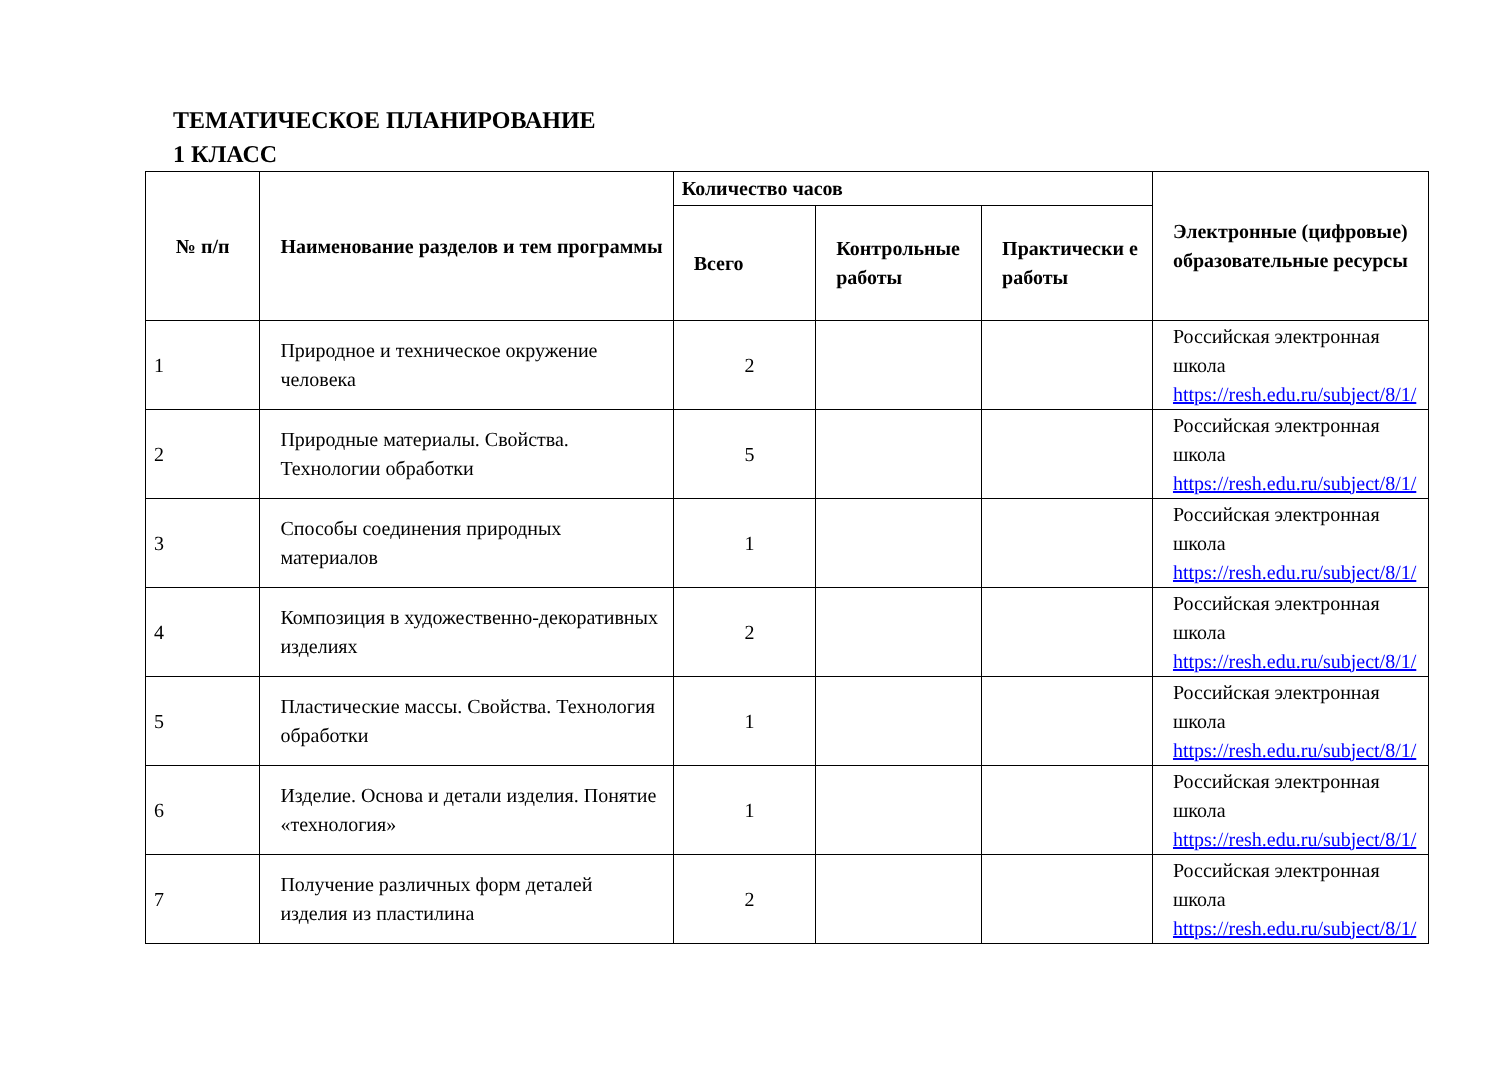ТЕМАТИЧЕСКОЕ ПЛАНИРОВАНИЕ
1 КЛАСС
| № п/п | Наименование разделов и тем программы | Количество часов | | | Электронные (цифровые) образовательные ресурсы |
| --- | --- | --- | --- | --- | --- |
| | | Всего | Контрольные работы | Практически е работы | |
| 1 | Природное и техническое окружение человека | 2 | | | Российская электронная школа https://resh.edu.ru/subject/8/1/ |
| 2 | Природные материалы. Свойства. Технологии обработки | 5 | | | Российская электронная школа https://resh.edu.ru/subject/8/1/ |
| 3 | Способы соединения природных материалов | 1 | | | Российская электронная школа https://resh.edu.ru/subject/8/1/ |
| 4 | Композиция в художественно-декоративных изделиях | 2 | | | Российская электронная школа https://resh.edu.ru/subject/8/1/ |
| 5 | Пластические массы. Свойства. Технология обработки | 1 | | | Российская электронная школа https://resh.edu.ru/subject/8/1/ |
| 6 | Изделие. Основа и детали изделия. Понятие «технология» | 1 | | | Российская электронная школа https://resh.edu.ru/subject/8/1/ |
| 7 | Получение различных форм деталей изделия из пластилина | 2 | | | Российская электронная школа https://resh.edu.ru/subject/8/1/ |